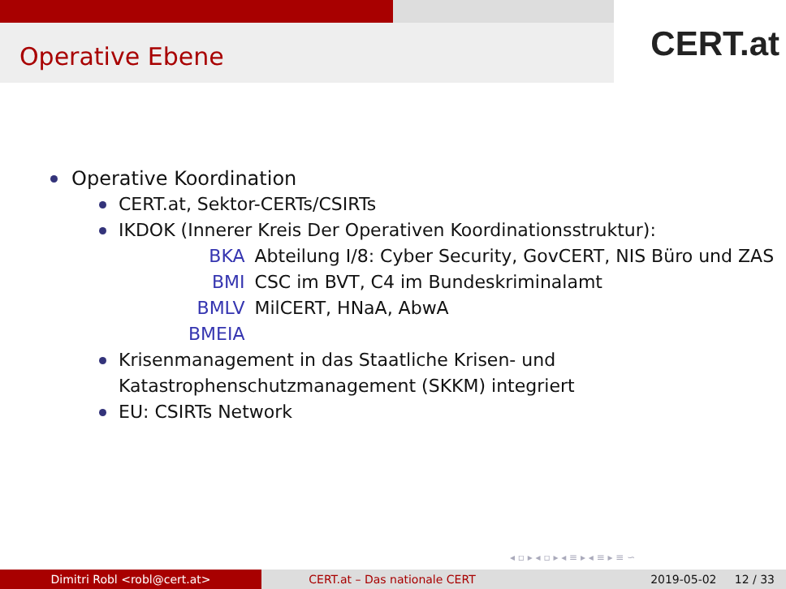Operative Ebene CERT.at
Operative Koordination
CERT.at, Sektor-CERTs/CSIRTs
IKDOK (Innerer Kreis Der Operativen Koordinationsstruktur):
| BKA | Abteilung I/8: Cyber Security, GovCERT, NIS Büro und ZAS |
| BMI | CSC im BVT, C4 im Bundeskriminalamt |
| BMLV | MilCERT, HNaA, AbwA |
| BMEIA | |
Krisenmanagement in das Staatliche Krisen- und Katastrophenschutzmanagement (SKKM) integriert
EU: CSIRTs Network
◂ ▫ ▸ ◂ ▫ ▸ ◂ ≡ ▸ ◂ ≡ ▸ ≡ ∽
Dimitri Robl <robl@cert.at> CERT.at – Das nationale CERT 2019-05-02 12 / 33